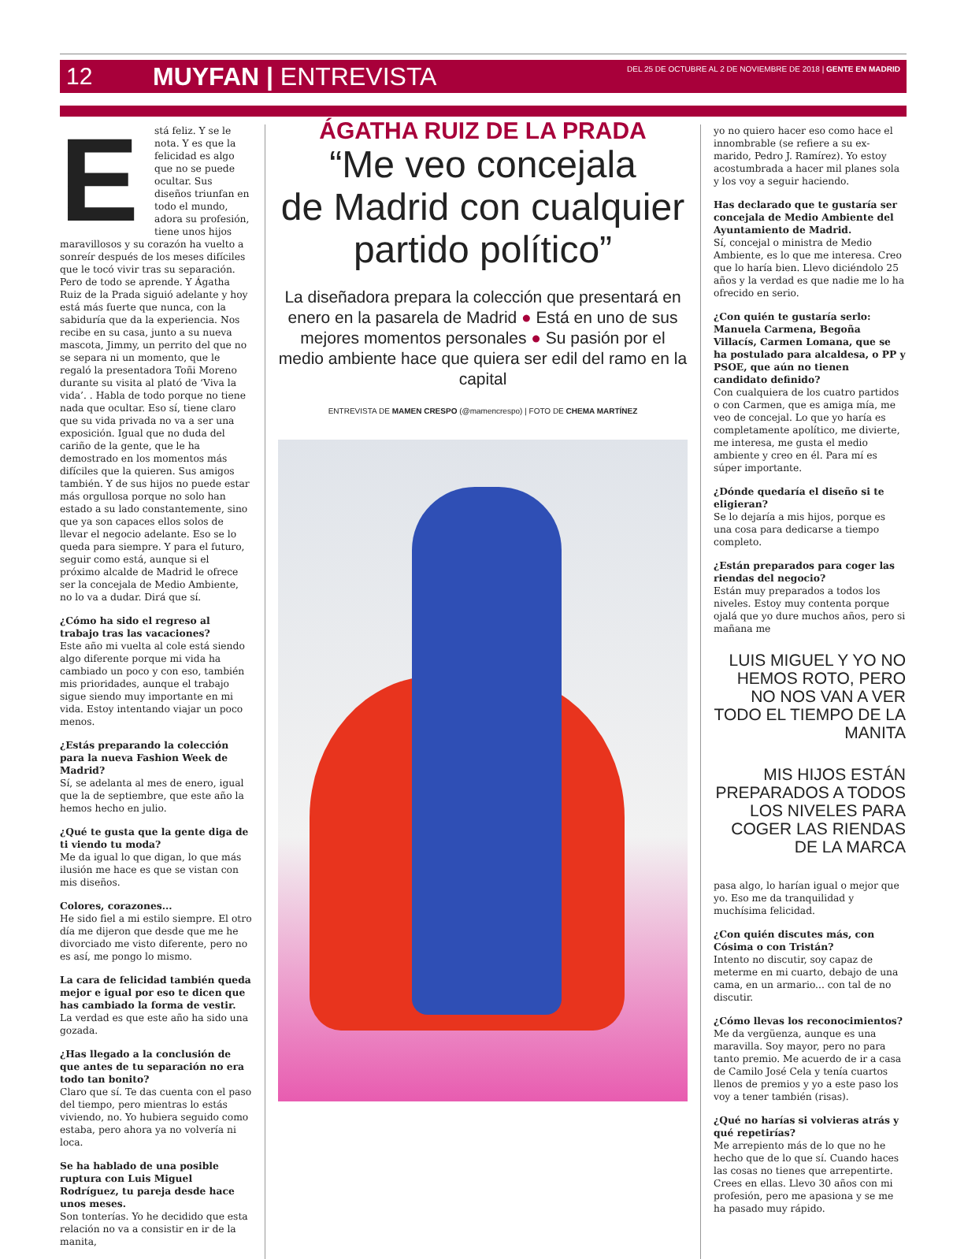12 MUYFAN | ENTREVISTA DEL 25 DE OCTUBRE AL 2 DE NOVIEMBRE DE 2018 | GENTE EN MADRID
Está feliz. Y se le nota. Y es que la felicidad es algo que no se puede ocultar. Sus diseños triunfan en todo el mundo, adora su profesión, tiene unos hijos maravillosos y su corazón ha vuelto a sonreír después de los meses difíciles que le tocó vivir tras su separación. Pero de todo se aprende. Y Ágatha Ruiz de la Prada siguió adelante y hoy está más fuerte que nunca, con la sabiduría que da la experiencia. Nos recibe en su casa, junto a su nueva mascota, Jimmy, un perrito del que no se separa ni un momento, que le regaló la presentadora Toñi Moreno durante su visita al plató de ‘Viva la vida’. . Habla de todo porque no tiene nada que ocultar. Eso sí, tiene claro que su vida privada no va a ser una exposición. Igual que no duda del cariño de la gente, que le ha demostrado en los momentos más difíciles que la quieren. Sus amigos también. Y de sus hijos no puede estar más orgullosa porque no solo han estado a su lado constantemente, sino que ya son capaces ellos solos de llevar el negocio adelante. Eso se lo queda para siempre. Y para el futuro, seguir como está, aunque si el próximo alcalde de Madrid le ofrece ser la concejala de Medio Ambiente, no lo va a dudar. Dirá que sí.
¿Cómo ha sido el regreso al trabajo tras las vacaciones?
Este año mi vuelta al cole está siendo algo diferente porque mi vida ha cambiado un poco y con eso, también mis prioridades, aunque el trabajo sigue siendo muy importante en mi vida. Estoy intentando viajar un poco menos.
¿Estás preparando la colección para la nueva Fashion Week de Madrid?
Sí, se adelanta al mes de enero, igual que la de septiembre, que este año la hemos hecho en julio.
¿Qué te gusta que la gente diga de ti viendo tu moda?
Me da igual lo que digan, lo que más ilusión me hace es que se vistan con mis diseños.
Colores, corazones...
He sido fiel a mi estilo siempre. El otro día me dijeron que desde que me he divorciado me visto diferente, pero no es así, me pongo lo mismo.
La cara de felicidad también queda mejor e igual por eso te dicen que has cambiado la forma de vestir.
La verdad es que este año ha sido una gozada.
¿Has llegado a la conclusión de que antes de tu separación no era todo tan bonito?
Claro que sí. Te das cuenta con el paso del tiempo, pero mientras lo estás viviendo, no. Yo hubiera seguido como estaba, pero ahora ya no volvería ni loca.
Se ha hablado de una posible ruptura con Luis Miguel Rodríguez, tu pareja desde hace unos meses.
Son tonterías. Yo he decidido que esta relación no va a consistir en ir de la manita,
ÁGATHA RUIZ DE LA PRADA
“Me veo concejala
de Madrid con cualquier
partido político”
La diseñadora prepara la colección que presentará en enero en la pasarela de Madrid ● Está en uno de sus mejores momentos personales ● Su pasión por el medio ambiente hace que quiera ser edil del ramo en la capital
ENTREVISTA DE MAMEN CRESPO (@mamencrespo) | FOTO DE CHEMA MARTÍNEZ
yo no quiero hacer eso como hace el innombrable (se refiere a su ex-marido, Pedro J. Ramírez). Yo estoy acostumbrada a hacer mil planes sola y los voy a seguir haciendo.
Has declarado que te gustaría ser concejala de Medio Ambiente del Ayuntamiento de Madrid.
Sí, concejal o ministra de Medio Ambiente, es lo que me interesa. Creo que lo haría bien. Llevo diciéndolo 25 años y la verdad es que nadie me lo ha ofrecido en serio.
¿Con quién te gustaría serlo: Manuela Carmena, Begoña Villacís, Carmen Lomana, que se ha postulado para alcaldesa, o PP y PSOE, que aún no tienen candidato definido?
Con cualquiera de los cuatro partidos o con Carmen, que es amiga mía, me veo de concejal. Lo que yo haría es completamente apolítico, me divierte, me interesa, me gusta el medio ambiente y creo en él. Para mí es súper importante.
¿Dónde quedaría el diseño si te eligieran?
Se lo dejaría a mis hijos, porque es una cosa para dedicarse a tiempo completo.
¿Están preparados para coger las riendas del negocio?
Están muy preparados a todos los niveles. Estoy muy contenta porque ojalá que yo dure muchos años, pero si mañana me
LUIS MIGUEL Y YO NO HEMOS ROTO, PERO NO NOS VAN A VER TODO EL TIEMPO DE LA MANITA
MIS HIJOS ESTÁN PREPARADOS A TODOS LOS NIVELES PARA COGER LAS RIENDAS DE LA MARCA
pasa algo, lo harían igual o mejor que yo. Eso me da tranquilidad y muchísima felicidad.
¿Con quién discutes más, con Cósima o con Tristán?
Intento no discutir, soy capaz de meterme en mi cuarto, debajo de una cama, en un armario... con tal de no discutir.
¿Cómo llevas los reconocimientos?
Me da vergüenza, aunque es una maravilla. Soy mayor, pero no para tanto premio. Me acuerdo de ir a casa de Camilo José Cela y tenía cuartos llenos de premios y yo a este paso los voy a tener también (risas).
¿Qué no harías si volvieras atrás y qué repetirías?
Me arrepiento más de lo que no he hecho que de lo que sí. Cuando haces las cosas no tienes que arrepentirte. Crees en ellas. Llevo 30 años con mi profesión, pero me apasiona y se me ha pasado muy rápido.